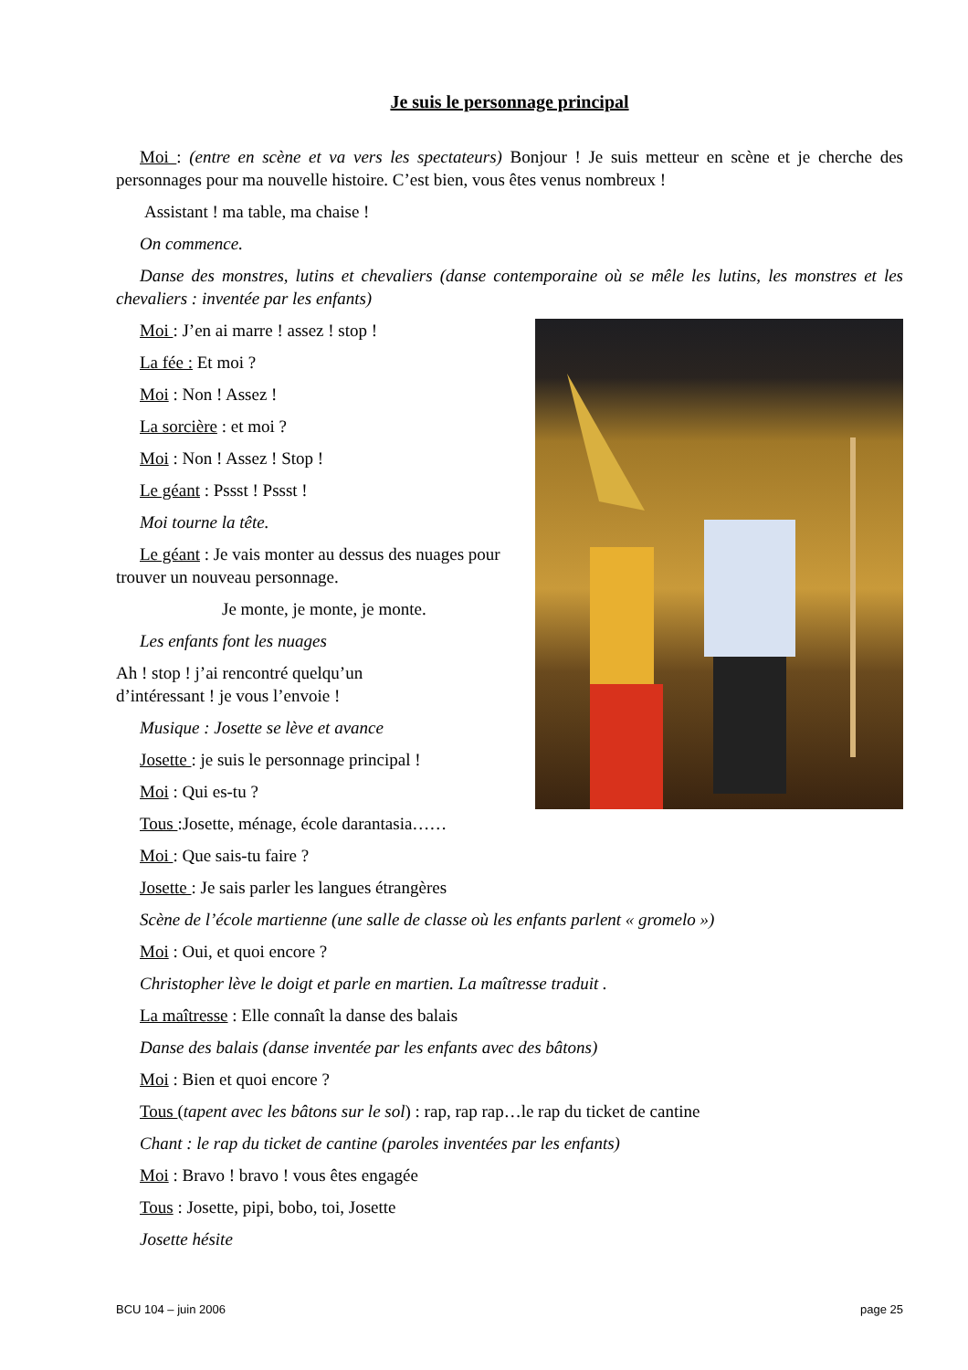Je suis le personnage principal
Moi : (entre en scène et va vers les spectateurs) Bonjour ! Je suis metteur en scène et je cherche des personnages pour ma nouvelle histoire. C’est bien, vous êtes venus nombreux !
Assistant ! ma table, ma chaise !
On commence.
Danse des monstres, lutins et chevaliers (danse contemporaine où se mêle les lutins, les monstres et les chevaliers : inventée par les enfants)
Moi : J’en ai marre ! assez ! stop !
La fée : Et moi ?
Moi : Non ! Assez !
La sorcière : et moi ?
Moi : Non ! Assez ! Stop !
Le géant : Pssst ! Pssst !
Moi tourne la tête.
Le géant : Je vais monter au dessus des nuages pour trouver un nouveau personnage.
Je monte, je monte, je monte.
Les enfants font les nuages
Ah ! stop ! j’ai rencontré quelqu’un
d’intéressant ! je vous l’envoie !
Musique : Josette se lève et avance
Josette : je suis le personnage principal !
Moi : Qui es-tu ?
Tous :Josette, ménage, école darantasia……
Moi : Que sais-tu faire ?
Josette : Je sais parler les langues étrangères
Scène de l’école martienne (une salle de classe où les enfants parlent « gromelo »)
Moi : Oui, et quoi encore ?
Christopher lève le doigt et parle en martien. La maîtresse traduit .
La maîtresse : Elle connaît la danse des balais
Danse des balais (danse inventée par les enfants avec des bâtons)
Moi : Bien et quoi encore ?
Tous (tapent avec les bâtons sur le sol) : rap, rap rap…le rap du ticket de cantine
Chant : le rap du ticket de cantine (paroles inventées par les enfants)
Moi : Bravo ! bravo ! vous êtes engagée
Tous : Josette, pipi, bobo, toi, Josette
Josette hésite
BCU 104 – juin 2006 page 25